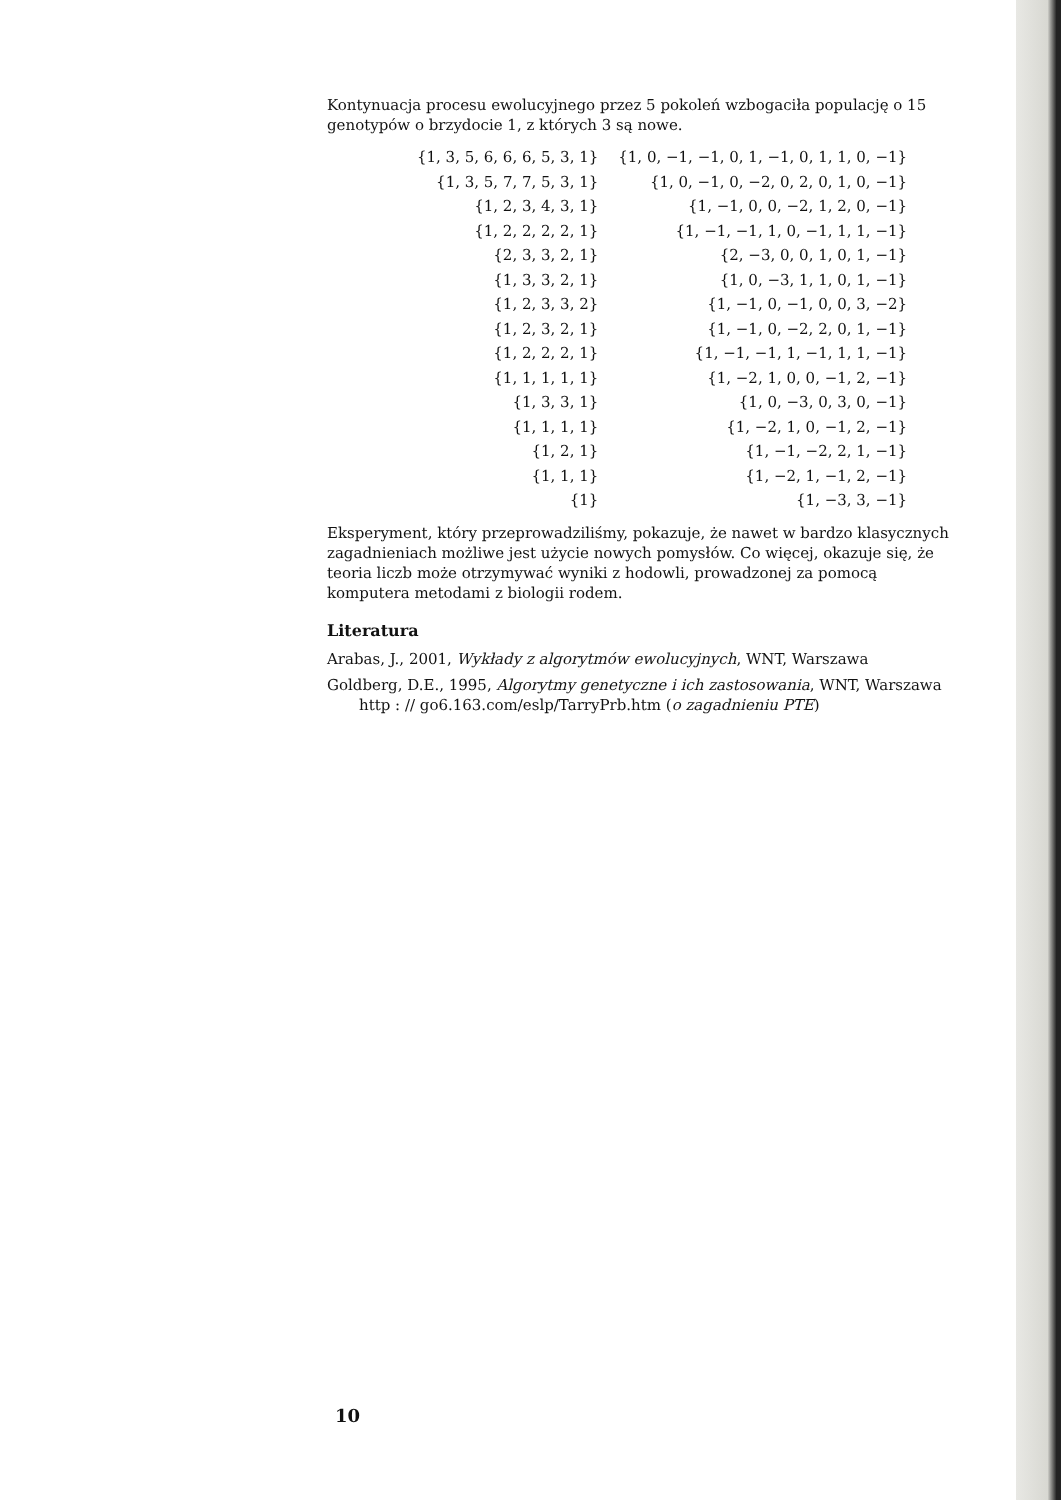Kontynuacja procesu ewolucyjnego przez 5 pokoleń wzbogaciła populację o 15 genotypów o brzydocie 1, z których 3 są nowe.
| {1, 3, 5, 6, 6, 6, 5, 3, 1} | {1, 0, −1, −1, 0, 1, −1, 0, 1, 1, 0, −1} |
| {1, 3, 5, 7, 7, 5, 3, 1} | {1, 0, −1, 0, −2, 0, 2, 0, 1, 0, −1} |
| {1, 2, 3, 4, 3, 1} | {1, −1, 0, 0, −2, 1, 2, 0, −1} |
| {1, 2, 2, 2, 2, 1} | {1, −1, −1, 1, 0, −1, 1, 1, −1} |
| {2, 3, 3, 2, 1} | {2, −3, 0, 0, 1, 0, 1, −1} |
| {1, 3, 3, 2, 1} | {1, 0, −3, 1, 1, 0, 1, −1} |
| {1, 2, 3, 3, 2} | {1, −1, 0, −1, 0, 0, 3, −2} |
| {1, 2, 3, 2, 1} | {1, −1, 0, −2, 2, 0, 1, −1} |
| {1, 2, 2, 2, 1} | {1, −1, −1, 1, −1, 1, 1, −1} |
| {1, 1, 1, 1, 1} | {1, −2, 1, 0, 0, −1, 2, −1} |
| {1, 3, 3, 1} | {1, 0, −3, 0, 3, 0, −1} |
| {1, 1, 1, 1} | {1, −2, 1, 0, −1, 2, −1} |
| {1, 2, 1} | {1, −1, −2, 2, 1, −1} |
| {1, 1, 1} | {1, −2, 1, −1, 2, −1} |
| {1} | {1, −3, 3, −1} |
Eksperyment, który przeprowadziliśmy, pokazuje, że nawet w bardzo klasycznych zagadnieniach możliwe jest użycie nowych pomysłów. Co więcej, okazuje się, że teoria liczb może otrzymywać wyniki z hodowli, prowadzonej za pomocą komputera metodami z biologii rodem.
Literatura
Arabas, J., 2001, Wykłady z algorytmów ewolucyjnych, WNT, Warszawa
Goldberg, D.E., 1995, Algorytmy genetyczne i ich zastosowania, WNT, Warszawa http : // go6.163.com/eslp/TarryPrb.htm (o zagadnieniu PTE)
10